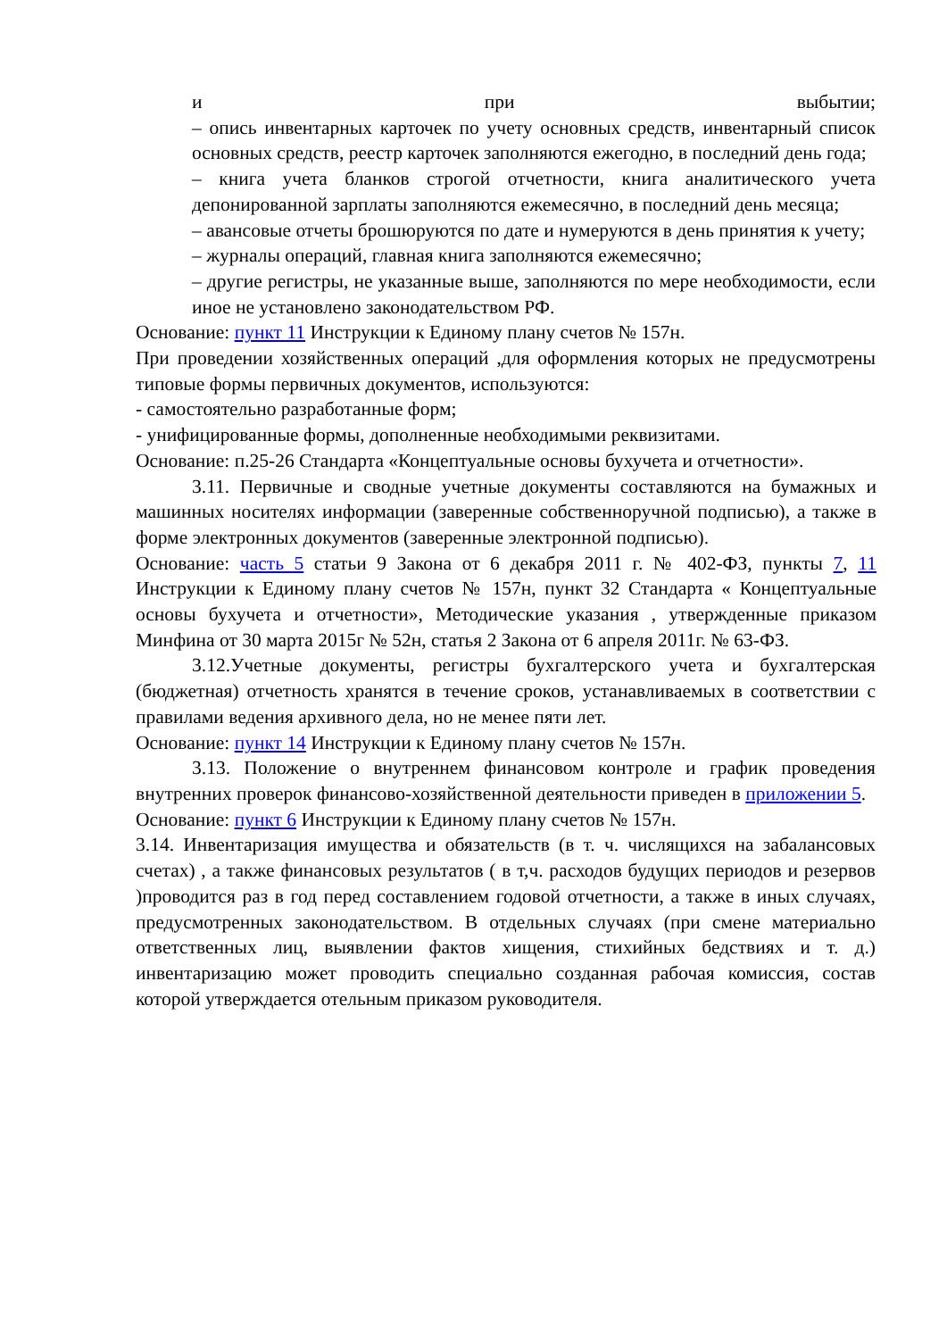и при выбытии;
– опись инвентарных карточек по учету основных средств, инвентарный список основных средств, реестр карточек заполняются ежегодно, в последний день года;
– книга учета бланков строгой отчетности, книга аналитического учета депонированной зарплаты заполняются ежемесячно, в последний день месяца;
– авансовые отчеты брошюруются по дате и нумеруются в день принятия к учету;
– журналы операций, главная книга заполняются ежемесячно;
– другие регистры, не указанные выше, заполняются по мере необходимости, если иное не установлено законодательством РФ.
Основание: пункт 11 Инструкции к Единому плану счетов № 157н.
При проведении хозяйственных операций ,для оформления которых не предусмотрены типовые формы первичных документов, используются:
- самостоятельно разработанные форм;
- унифицированные формы, дополненные необходимыми реквизитами.
Основание: п.25-26 Стандарта «Концептуальные основы бухучета и отчетности».
3.11. Первичные и сводные учетные документы составляются на бумажных и машинных носителях информации (заверенные собственноручной подписью), а также в форме электронных документов (заверенные электронной подписью).
Основание: часть 5 статьи 9 Закона от 6 декабря 2011 г. № 402-ФЗ, пункты 7, 11 Инструкции к Единому плану счетов № 157н, пункт 32 Стандарта « Концептуальные основы бухучета и отчетности», Методические указания , утвержденные приказом Минфина от 30 марта 2015г № 52н, статья 2 Закона от 6 апреля 2011г. № 63-ФЗ.
3.12.Учетные документы, регистры бухгалтерского учета и бухгалтерская (бюджетная) отчетность хранятся в течение сроков, устанавливаемых в соответствии с правилами ведения архивного дела, но не менее пяти лет.
Основание: пункт 14 Инструкции к Единому плану счетов № 157н.
3.13. Положение о внутреннем финансовом контроле и график проведения внутренних проверок финансово-хозяйственной деятельности приведен в приложении 5.
Основание: пункт 6 Инструкции к Единому плану счетов № 157н.
3.14. Инвентаризация имущества и обязательств (в т. ч. числящихся на забалансовых счетах) , а также финансовых результатов ( в т,ч. расходов будущих периодов и резервов )проводится раз в год перед составлением годовой отчетности, а также в иных случаях, предусмотренных законодательством. В отдельных случаях (при смене материально ответственных лиц, выявлении фактов хищения, стихийных бедствиях и т. д.) инвентаризацию может проводить специально созданная рабочая комиссия, состав которой утверждается отельным приказом руководителя.